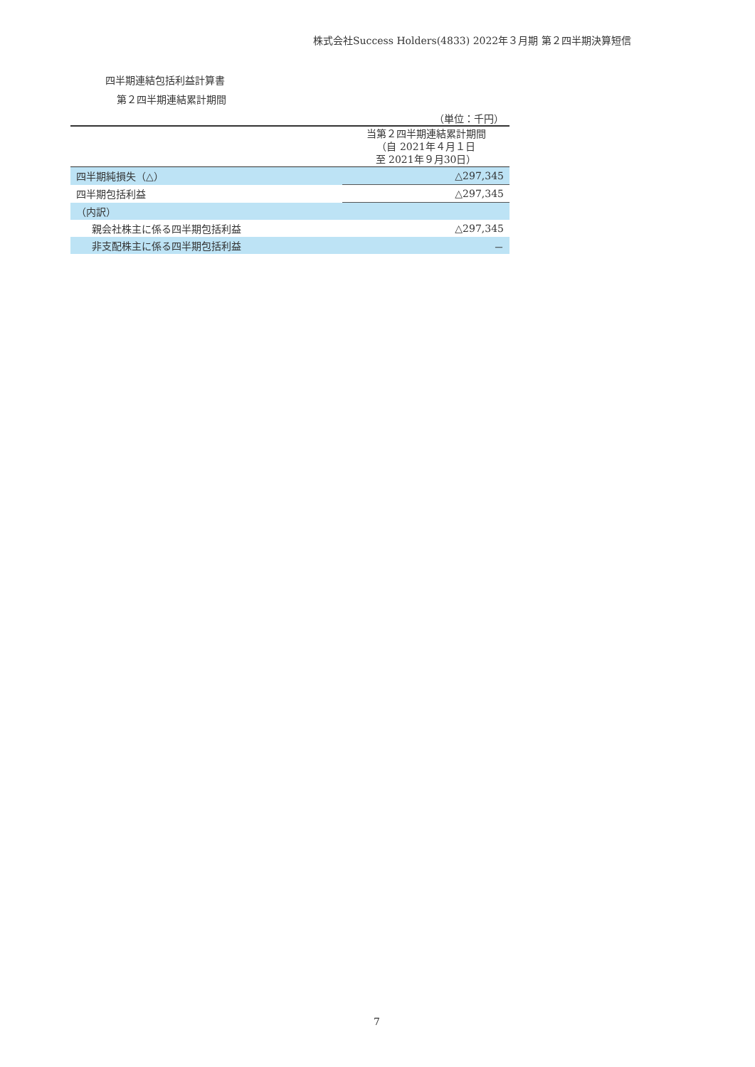株式会社Success Holders(4833) 2022年３月期 第２四半期決算短信
四半期連結包括利益計算書
第２四半期連結累計期間
| （単位：千円） | |
| | 当第２四半期連結累計期間 （自 2021年４月１日 至 2021年９月30日） |
| 四半期純損失（△） | △297,345 |
| 四半期包括利益 | △297,345 |
| （内訳） | |
| 親会社株主に係る四半期包括利益 | △297,345 |
| 非支配株主に係る四半期包括利益 | － |
7